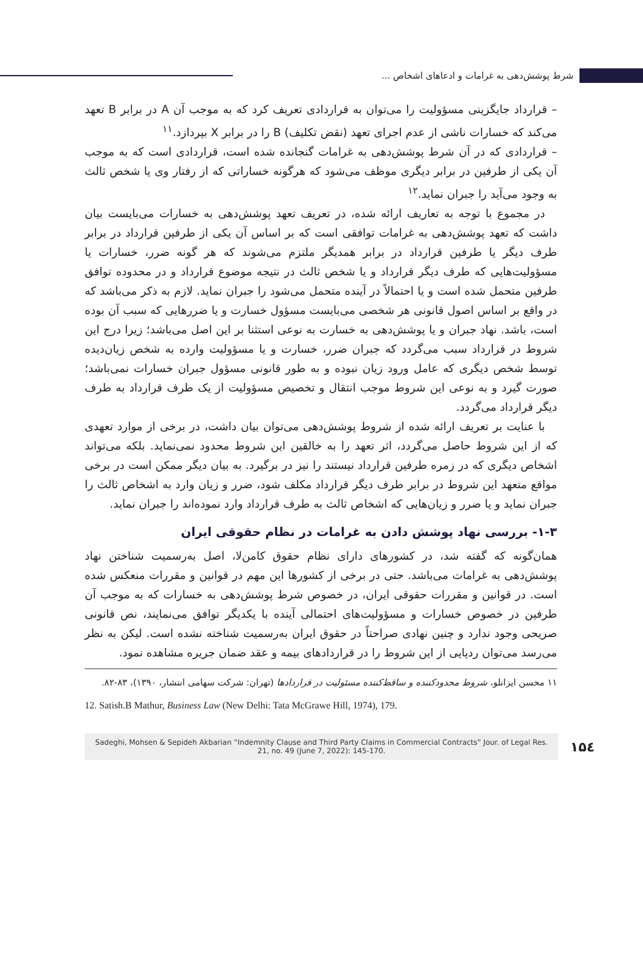شرط پوشش‌دهی به غرامات و ادعاهای اشخاص ...
– قرارداد جایگزینی مسؤولیت را می‌توان به قراردادی تعریف کرد که به موجب آن A در برابر B تعهد می‌کند که خسارات ناشی از عدم اجرای تعهد (نقض تکلیف) B را در برابر X بپردازد.<sup>۱۱</sup>
– قراردادی که در آن شرط پوشش‌دهی به غرامات گنجانده شده است، قراردادی است که به موجب آن یکی از طرفین در برابر دیگری موظف می‌شود که هرگونه خساراتی که از رفتار وی یا شخص ثالث به وجود می‌آید را جبران نماید.<sup>۱۲</sup>
در مجموع با توجه به تعاریف ارائه شده، در تعریف تعهد پوشش‌دهی به خسارات می‌بایست بیان داشت که تعهد پوشش‌دهی به غرامات توافقی است که بر اساس آن یکی از طرفین قرارداد در برابر طرف دیگر یا طرفین قرارداد در برابر همدیگر ملتزم می‌شوند که هر گونه ضرر، خسارات یا مسؤولیت‌هایی که طرف دیگر قرارداد و یا شخص ثالث در نتیجه موضوع قرارداد و در محدوده توافق طرفین متحمل شده است و یا احتمالاً در آینده متحمل می‌شود را جبران نماید. لازم به ذکر می‌باشد که در واقع بر اساس اصول قانونی هر شخصی می‌بایست مسؤول خسارت و یا ضررهایی که سبب آن بوده است، باشد. نهاد جبران و یا پوشش‌دهی به خسارت به نوعی استثنا بر این اصل می‌باشد؛ زیرا درج این شروط در قرارداد سبب می‌گردد که جبران ضرر، خسارت و یا مسؤولیت وارده به شخص زیان‌دیده توسط شخص دیگری که عامل ورود زیان نبوده و به طور قانونی مسؤول جبران خسارات نمی‌باشد؛ صورت گیرد و به نوعی این شروط موجب انتقال و تخصیص مسؤولیت از یک طرف قرارداد به طرف دیگر قرارداد می‌گردد.
با عنایت بر تعریف ارائه شده از شروط پوشش‌دهی می‌توان بیان داشت، در برخی از موارد تعهدی که از این شروط حاصل می‌گردد، اثر تعهد را به خالقین این شروط محدود نمی‌نماید. بلکه می‌تواند اشخاص دیگری که در زمره طرفین قرارداد نیستند را نیز در برگیرد. به بیان دیگر ممکن است در برخی مواقع متعهد این شروط در برابر طرف دیگر قرارداد مکلف شود، ضرر و زیان وارد به اشخاص ثالث را جبران نماید و یا ضرر و زیان‌هایی که اشخاص ثالث به طرف قرارداد وارد نموده‌اند را جبران نماید.
۱-۳- بررسی نهاد پوشش دادن به غرامات در نظام حقوقی ایران
همان‌گونه که گفته شد، در کشورهای دارای نظام حقوق کامن‌لا، اصل به‌رسمیت شناختن نهاد پوشش‌دهی به غرامات می‌باشد. حتی در برخی از کشورها این مهم در قوانین و مقررات منعکس شده است. در قوانین و مقررات حقوقی ایران، در خصوص شرط پوشش‌دهی به خسارات که به موجب آن طرفین در خصوص خسارات و مسؤولیت‌های احتمالی آینده با یکدیگر توافق می‌نمایند، نص قانونی صریحی وجود ندارد و چنین نهادی صراحتاً در حقوق ایران به‌رسمیت شناخته نشده است. لیکن به نظر می‌رسد می‌توان ردپایی از این شروط را در قراردادهای بیمه و عقد ضمان جریره مشاهده نمود.
۱۱ محسن ایزانلو، شروط محدودکننده و ساقط‌کننده مسئولیت در قراردادها (تهران: شرکت سهامی انتشار، ۱۳۹۰)، ۸۳-۸۲.
12. Satish.B Mathur, Business Law (New Delhi: Tata McGrawe Hill, 1974), 179.
Sadeghi, Mohsen & Sepideh Akbarian “Indemnity Clause and Third Party Claims in Commercial Contracts” Jour. of Legal Res. 21, no. 49 (June 7, 2022): 145-170.
۱۵٤